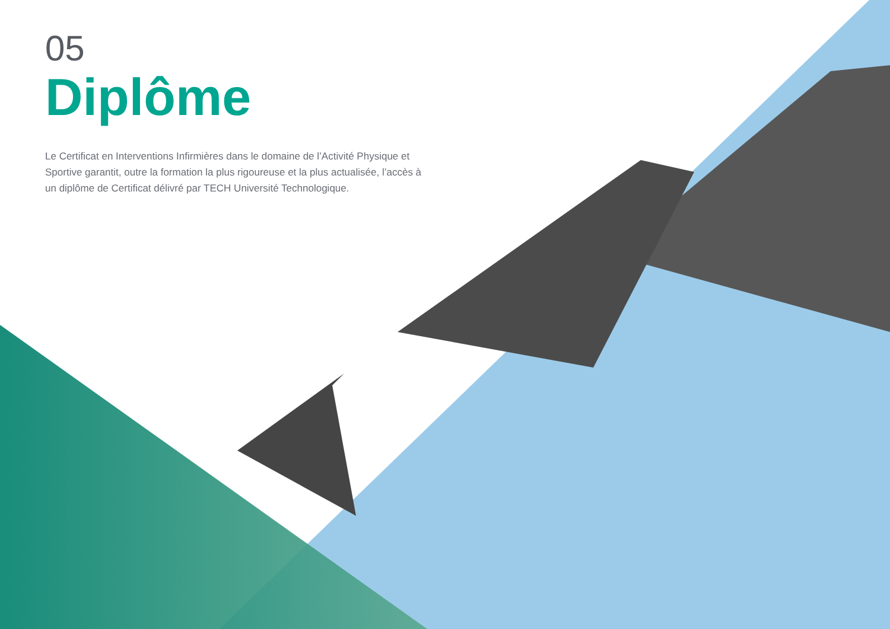05
Diplôme
Le Certificat en Interventions Infirmières dans le domaine de l’Activité Physique et Sportive garantit, outre la formation la plus rigoureuse et la plus actualisée, l’accès à un diplôme de Certificat délivré par TECH Université Technologique.